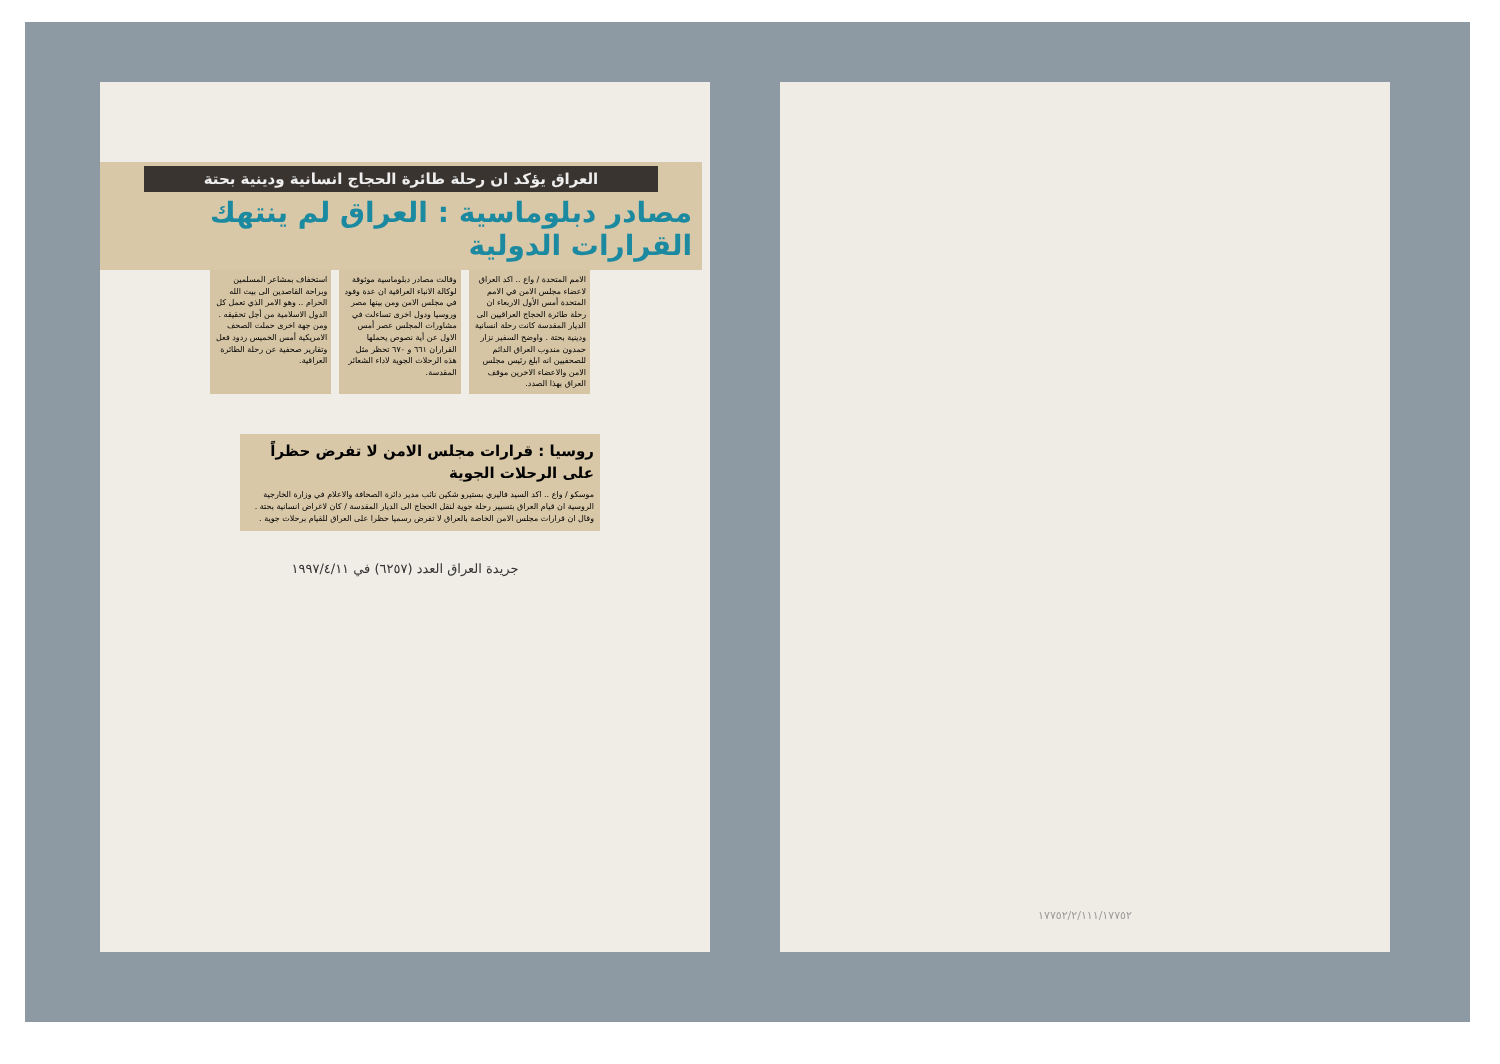العراق يؤكد ان رحلة طائرة الحجاج انسانية ودينية بحتة
مصادر دبلوماسية : العراق لم ينتهك القرارات الدولية
الامم المتحدة / واع .. اكد العراق لاعضاء مجلس الامن في الامم المتحدة أمس الأول الاربعاء ان رحلة طائرة الحجاج العراقيين الى الديار المقدسة كانت رحلة انسانية ودينية بحتة . واوضح السفير نزار حمدون مندوب العراق الدائم للصحفيين انه ابلغ رئيس مجلس الامن والاعضاء الاخرين موقف العراق بهذا الصدد.
وقالت مصادر دبلوماسية موثوقة لوكالة الانباء العراقية ان عدة وفود في مجلس الامن ومن بينها مصر وروسيا ودول اخرى تساءلت في مشاورات المجلس عصر أمس الاول عن أية نصوص يحملها القراران ٦٦١ و ٦٧٠ تحظر مثل هذه الرحلات الجوية لاداء الشعائر المقدسة.
استخفاف بمشاعر المسلمين وبراحة القاصدين الى بيت الله الحرام .. وهو الامر الذي تعمل كل الدول الاسلامية من أجل تحقيقه . ومن جهة اخرى حملت الصحف الامريكية أمس الخميس ردود فعل وتقارير صحفية عن رحلة الطائرة العراقية.
روسيا : قرارات مجلس الامن لا تفرض حظراً على الرحلات الجوية
موسكو / واع .. اكد السيد فاليري بستيرو شكين نائب مدير دائرة الصحافة والاعلام في وزارة الخارجية الروسية ان قيام العراق بتسيير رحلة جوية لنقل الحجاج الى الديار المقدسة / كان لاغراض انسانية بحتة . وقال ان قرارات مجلس الامن الخاصة بالعراق لا تفرض رسميا حظرا على العراق للقيام برحلات جوية .
جريدة العراق العدد (٦٢٥٧) في ١٩٩٧/٤/١١
١٧٧٥٢/٢/١١١/١٧٧٥٢